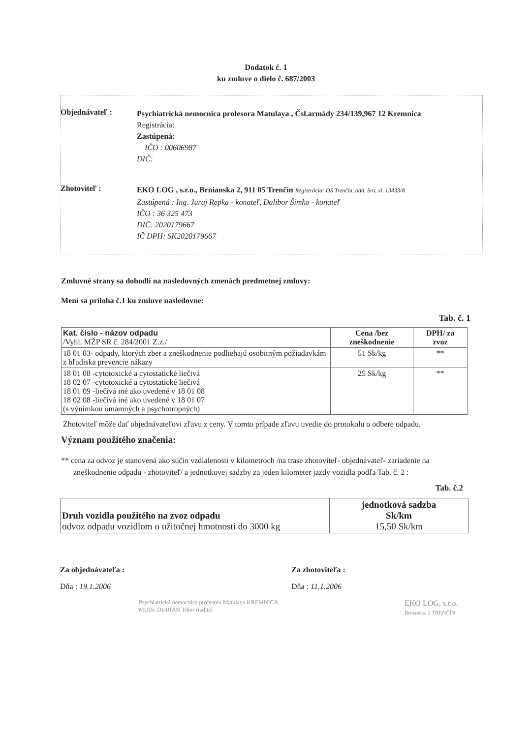Dodatok č. 1
ku zmluve o dielo č. 687/2003
Objednávateľ :
Psychiatrická nemocnica profesora Matulaya , Čsl.armády 234/139,967 12 Kremnica
Registrácia:
Zastúpená:
IČO : 00606987
DIČ:
Zhotoviteľ :
EKO LOG , s.r.o., Brnianska 2, 911 05 Trenčín Registrácia: OS Trenčín, odd. Sro, vl. 13433/R
Zastúpená : Ing. Juraj Repka - konateľ, Dalibor Šimko - konateľ
IČO : 36 325 473
DIČ: 2020179667
IČ DPH: SK2020179667
Zmluvné strany sa dohodli na nasledovných zmenách predmetnej zmluvy:
Mení sa príloha č.1 ku zmluve nasledovne:
Tab. č. 1
| Kat. číslo - názov odpadu /Vyhl. MŽP SR č. 284/2001 Z.z./ | Cena /bez zneškodnenie | DPH/ za zvoz |
| --- | --- | --- |
| 18 01 03- odpady, ktorých zber a zneškodnenie podliehajú osobitným požiadavkám z hľadiska prevencie nákazy | 51 Sk/kg | ** |
| 18 01 08 -cytotoxické a cytostatické liečivá 18 02 07 -cytotoxické a cytostatické liečivá 18 01 09 -liečivá iné ako uvedené v 18 01 08 18 02 08 -liečivá iné ako uvedené v 18 01 07 (s výnimkou omamných a psychotropných) | 25 Sk/kg | ** |
Zhotoviteľ môže dať objednávateľovi zľavu z ceny. V tomto prípade zľavu uvedie do protokolu o odbere odpadu.
Význam použitého značenia:
** cena za odvoz je stanovená ako súčin vzdialenosti v kilometroch /na trase zhotoviteľ- objednávateľ- zariadenie na zneškodnenie odpadu - zhotoviteľ/ a jednotkovej sadzby za jeden kilometer jazdy vozidla podľa Tab. č. 2 :
Tab. č.2
| Druh vozidla použitého na zvoz odpadu odvoz odpadu vozidlom o užitočnej hmotnosti do 3000 kg | jednotková sadzba Sk/km 15,50 Sk/km |
Za objednávateľa :
Dňa : 19.1.2006
Psychiatrická nemocnica profesora Matulaya KREMNICA MUDr. DURIAN Tibor riaditeľ
Za zhotoviteľa :
Dňa : 11.1.2006
EKO LOG, s.r.o.
Brnianska 2 TRENČÍN